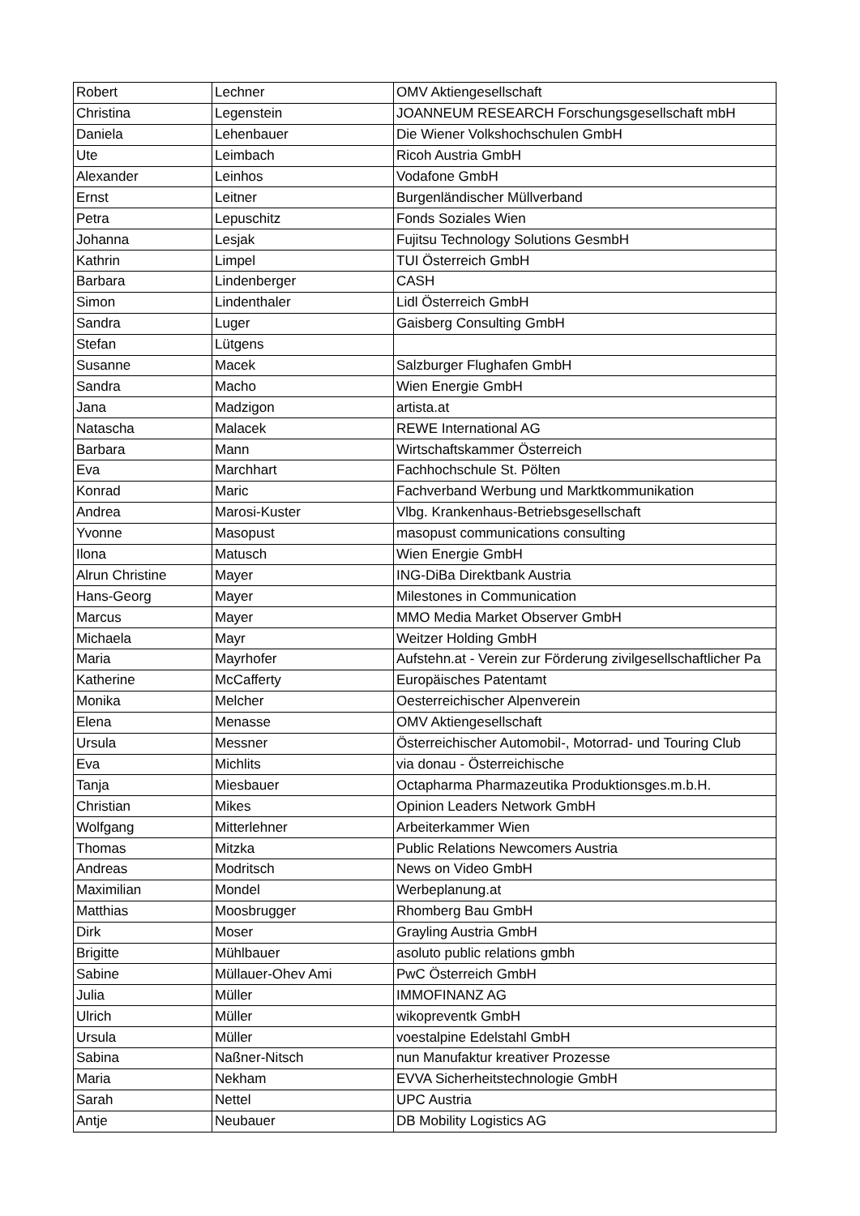| Robert | Lechner | OMV Aktiengesellschaft |
| Christina | Legenstein | JOANNEUM RESEARCH Forschungsgesellschaft mbH |
| Daniela | Lehenbauer | Die Wiener Volkshochschulen GmbH |
| Ute | Leimbach | Ricoh Austria GmbH |
| Alexander | Leinhos | Vodafone GmbH |
| Ernst | Leitner | Burgenländischer Müllverband |
| Petra | Lepuschitz | Fonds Soziales Wien |
| Johanna | Lesjak | Fujitsu Technology Solutions GesmbH |
| Kathrin | Limpel | TUI Österreich GmbH |
| Barbara | Lindenberger | CASH |
| Simon | Lindenthaler | Lidl Österreich GmbH |
| Sandra | Luger | Gaisberg Consulting GmbH |
| Stefan | Lütgens | |
| Susanne | Macek | Salzburger Flughafen GmbH |
| Sandra | Macho | Wien Energie GmbH |
| Jana | Madzigon | artista.at |
| Natascha | Malacek | REWE International AG |
| Barbara | Mann | Wirtschaftskammer Österreich |
| Eva | Marchhart | Fachhochschule St. Pölten |
| Konrad | Maric | Fachverband Werbung und Marktkommunikation |
| Andrea | Marosi-Kuster | Vlbg. Krankenhaus-Betriebsgesellschaft |
| Yvonne | Masopust | masopust communications consulting |
| Ilona | Matusch | Wien Energie GmbH |
| Alrun Christine | Mayer | ING-DiBa Direktbank Austria |
| Hans-Georg | Mayer | Milestones in Communication |
| Marcus | Mayer | MMO Media Market Observer GmbH |
| Michaela | Mayr | Weitzer Holding GmbH |
| Maria | Mayrhofer | Aufstehn.at - Verein zur Förderung zivilgesellschaftlicher Pa |
| Katherine | McCafferty | Europäisches Patentamt |
| Monika | Melcher | Oesterreichischer Alpenverein |
| Elena | Menasse | OMV Aktiengesellschaft |
| Ursula | Messner | Österreichischer Automobil-, Motorrad- und Touring Club |
| Eva | Michlits | via donau - Österreichische |
| Tanja | Miesbauer | Octapharma Pharmazeutika Produktionsges.m.b.H. |
| Christian | Mikes | Opinion Leaders Network GmbH |
| Wolfgang | Mitterlehner | Arbeiterkammer Wien |
| Thomas | Mitzka | Public Relations Newcomers Austria |
| Andreas | Modritsch | News on Video GmbH |
| Maximilian | Mondel | Werbeplanung.at |
| Matthias | Moosbrugger | Rhomberg Bau GmbH |
| Dirk | Moser | Grayling Austria GmbH |
| Brigitte | Mühlbauer | asoluto public relations gmbh |
| Sabine | Müllauer-Ohev Ami | PwC Österreich GmbH |
| Julia | Müller | IMMOFINANZ AG |
| Ulrich | Müller | wikopreventk GmbH |
| Ursula | Müller | voestalpine Edelstahl GmbH |
| Sabina | Naßner-Nitsch | nun Manufaktur kreativer Prozesse |
| Maria | Nekham | EVVA Sicherheitstechnologie GmbH |
| Sarah | Nettel | UPC Austria |
| Antje | Neubauer | DB Mobility Logistics AG |